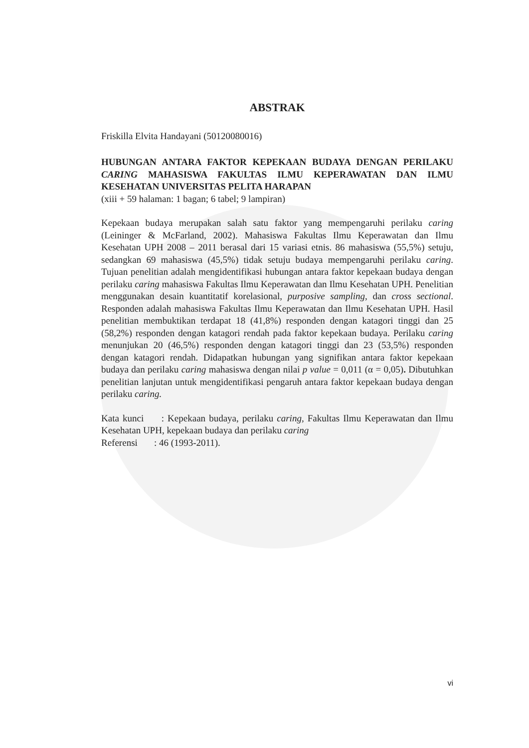ABSTRAK
Friskilla Elvita Handayani (50120080016)
HUBUNGAN ANTARA FAKTOR KEPEKAAN BUDAYA DENGAN PERILAKU CARING MAHASISWA FAKULTAS ILMU KEPERAWATAN DAN ILMU KESEHATAN UNIVERSITAS PELITA HARAPAN
(xiii + 59 halaman: 1 bagan; 6 tabel; 9 lampiran)
Kepekaan budaya merupakan salah satu faktor yang mempengaruhi perilaku caring (Leininger & McFarland, 2002). Mahasiswa Fakultas Ilmu Keperawatan dan Ilmu Kesehatan UPH 2008 – 2011 berasal dari 15 variasi etnis. 86 mahasiswa (55,5%) setuju, sedangkan 69 mahasiswa (45,5%) tidak setuju budaya mempengaruhi perilaku caring. Tujuan penelitian adalah mengidentifikasi hubungan antara faktor kepekaan budaya dengan perilaku caring mahasiswa Fakultas Ilmu Keperawatan dan Ilmu Kesehatan UPH. Penelitian menggunakan desain kuantitatif korelasional, purposive sampling, dan cross sectional. Responden adalah mahasiswa Fakultas Ilmu Keperawatan dan Ilmu Kesehatan UPH. Hasil penelitian membuktikan terdapat 18 (41,8%) responden dengan katagori tinggi dan 25 (58,2%) responden dengan katagori rendah pada faktor kepekaan budaya. Perilaku caring menunjukan 20 (46,5%) responden dengan katagori tinggi dan 23 (53,5%) responden dengan katagori rendah. Didapatkan hubungan yang signifikan antara faktor kepekaan budaya dan perilaku caring mahasiswa dengan nilai p value = 0,011 (α = 0,05). Dibutuhkan penelitian lanjutan untuk mengidentifikasi pengaruh antara faktor kepekaan budaya dengan perilaku caring.
Kata kunci : Kepekaan budaya, perilaku caring, Fakultas Ilmu Keperawatan dan Ilmu Kesehatan UPH, kepekaan budaya dan perilaku caring
Referensi : 46 (1993-2011).
vi